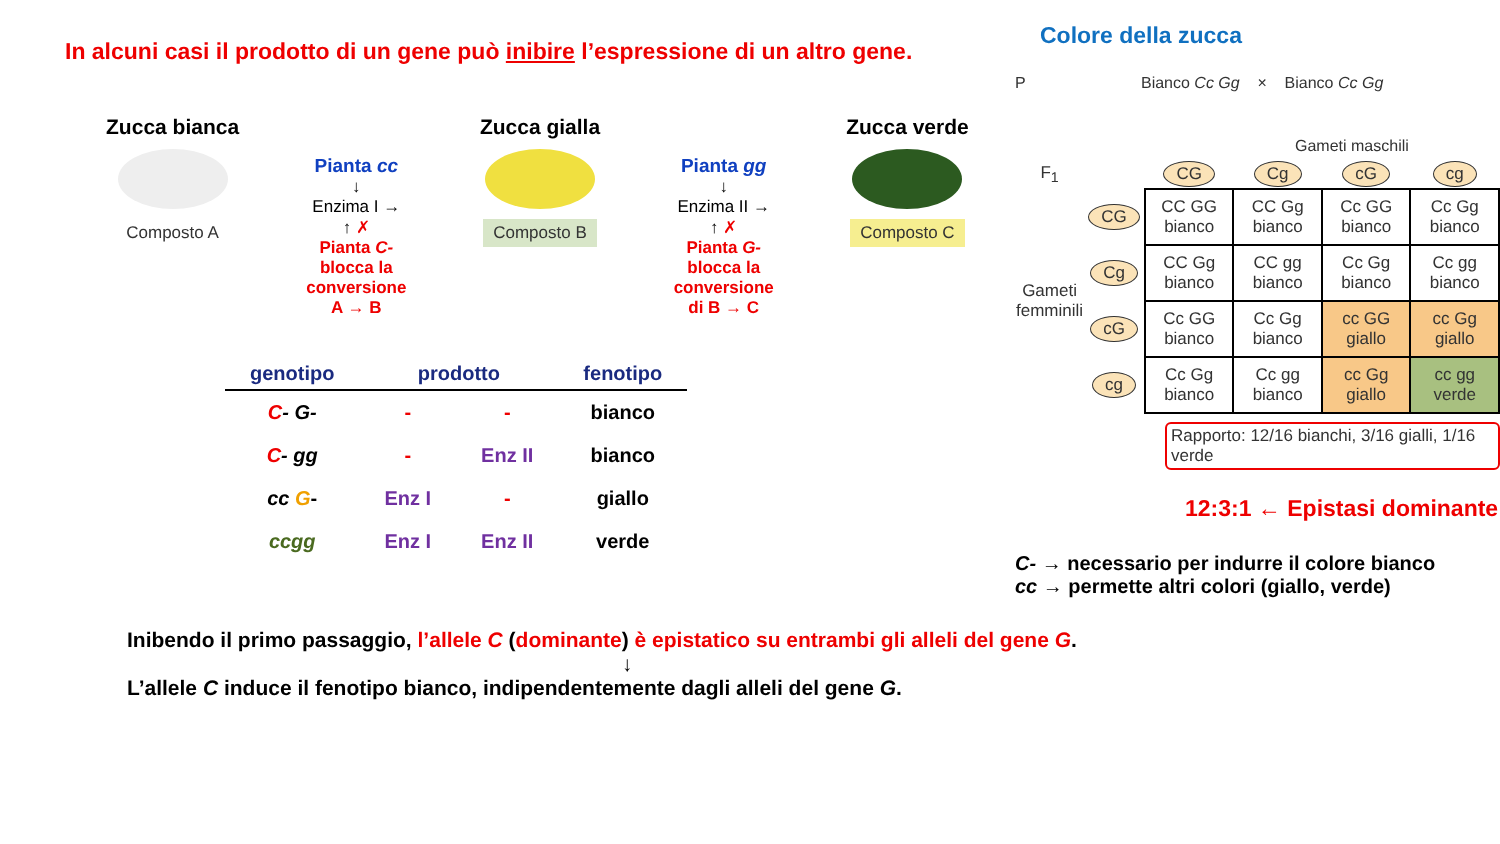In alcuni casi il prodotto di un gene può inibire l’espressione di un altro gene.
Zucca bianca
Composto A
Pianta cc
↓
Enzima I →
↑ ✗
Pianta C-
blocca la conversione A → B
Zucca gialla
Composto B
Pianta gg
↓
Enzima II →
↑ ✗
Pianta G-
blocca la conversione di B → C
Zucca verde
Composto C
| genotipo | prodotto | | fenotipo |
| --- | --- | --- | --- |
| C - G- | - | - | bianco |
| C - gg | - | Enz II | bianco |
| cc G - | Enz I | - | giallo |
| ccgg | Enz I | Enz II | verde |
Colore della zucca
P Bianco Cc Gg × Bianco Cc Gg
Gameti maschili
| F<sub>1</sub> | | CG | Cg | cG | cg |
| --- | --- | --- | --- | --- | --- |
| Gameti femminili | CG | CC GG bianco | CC Gg bianco | Cc GG bianco | Cc Gg bianco |
| | Cg | CC Gg bianco | CC gg bianco | Cc Gg bianco | Cc gg bianco |
| | cG | Cc GG bianco | Cc Gg bianco | cc GG giallo | cc Gg giallo |
| | cg | Cc Gg bianco | Cc gg bianco | cc Gg giallo | cc gg verde |
Rapporto: 12/16 bianchi, 3/16 gialli, 1/16 verde
12:3:1 ← Epistasi dominante
C- → necessario per indurre il colore bianco
cc → permette altri colori (giallo, verde)
Inibendo il primo passaggio, l’allele C (dominante) è epistatico su entrambi gli alleli del gene G.
↓
L’allele C induce il fenotipo bianco, indipendentemente dagli alleli del gene G.